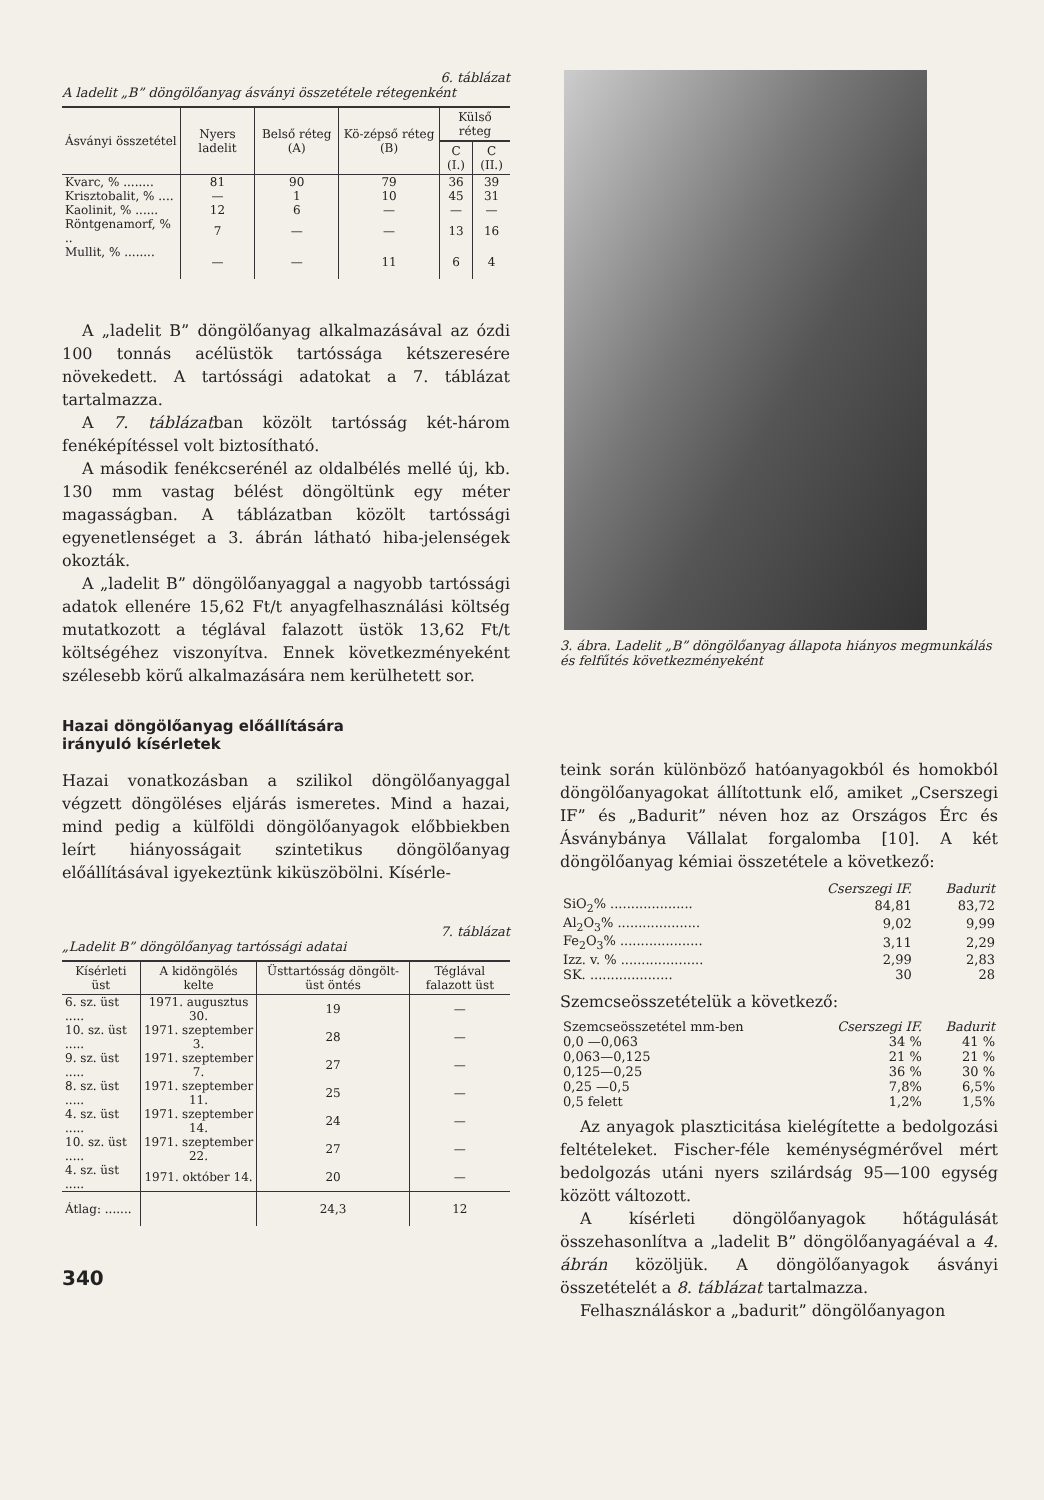6. táblázat
A ladelit „B” döngölőanyag ásványi összetétele rétegenként
| Ásványi összetétel | Nyers ladelit | Belső réteg (A) | Kö-zépső réteg (B) | Külső réteg | |
| --- | --- | --- | --- | --- | --- |
| | | | | C (I.) | C (II.) |
| Kvarc, % ........ | 81 | 90 | 79 | 36 | 39 |
| Krisztobalit, % .... | — | 1 | 10 | 45 | 31 |
| Kaolinit, % ...... | 12 | 6 | — | — | — |
| Röntgenamorf, % .. | 7 | — | — | 13 | 16 |
| Mullit, % ........ | — | — | 11 | 6 | 4 |
A „ladelit B” döngölőanyag alkalmazásával az ózdi 100 tonnás acélüstök tartóssága kétszeresére növekedett. A tartóssági adatokat a 7. táblázat tartalmazza.
A 7. táblázatban közölt tartósság két-három fenéképítéssel volt biztosítható.
A második fenékcserénél az oldalbélés mellé új, kb. 130 mm vastag bélést döngöltünk egy méter magasságban. A táblázatban közölt tartóssági egyenetlenséget a 3. ábrán látható hiba-jelenségek okozták.
A „ladelit B” döngölőanyaggal a nagyobb tartóssági adatok ellenére 15,62 Ft/t anyagfelhasználási költség mutatkozott a téglával falazott üstök 13,62 Ft/t költségéhez viszonyítva. Ennek következményeként szélesebb körű alkalmazására nem kerülhetett sor.
Hazai döngölőanyag előállítására
irányuló kísérletek
Hazai vonatkozásban a szilikol döngölőanyaggal végzett döngöléses eljárás ismeretes. Mind a hazai, mind pedig a külföldi döngölőanyagok előbbiekben leírt hiányosságait szintetikus döngölőanyag előállításával igyekeztünk kiküszöbölni. Kísérle-
7. táblázat
„Ladelit B” döngölőanyag tartóssági adatai
| Kísérleti üst | A kidöngölés kelte | Üsttartósság döngölt-üst öntés | Téglával falazott üst |
| --- | --- | --- | --- |
| 6. sz. üst ..... | 1971. augusztus 30. | 19 | — |
| 10. sz. üst ..... | 1971. szeptember 3. | 28 | — |
| 9. sz. üst ..... | 1971. szeptember 7. | 27 | — |
| 8. sz. üst ..... | 1971. szeptember 11. | 25 | — |
| 4. sz. üst ..... | 1971. szeptember 14. | 24 | — |
| 10. sz. üst ..... | 1971. szeptember 22. | 27 | — |
| 4. sz. üst ..... | 1971. október 14. | 20 | — |
| Átlag: ....... | | 24,3 | 12 |
340
3. ábra. Ladelit „B” döngölőanyag állapota hiányos megmunkálás és felfűtés következményeként
teink során különböző hatóanyagokból és homokból döngölőanyagokat állítottunk elő, amiket „Cserszegi IF” és „Badurit” néven hoz az Országos Érc és Ásványbánya Vállalat forgalomba [10]. A két döngölőanyag kémiai összetétele a következő:
| | Cserszegi IF. | Badurit |
| SiO<sub>2</sub>% .................... | 84,81 | 83,72 |
| Al<sub>2</sub>O<sub>3</sub>% .................... | 9,02 | 9,99 |
| Fe<sub>2</sub>O<sub>3</sub>% .................... | 3,11 | 2,29 |
| Izz. v. % .................... | 2,99 | 2,83 |
| SK. .................... | 30 | 28 |
Szemcseösszetételük a következő:
| Szemcseösszetétel mm-ben | Cserszegi IF. | Badurit |
| 0,0 —0,063 | 34 % | 41 % |
| 0,063—0,125 | 21 % | 21 % |
| 0,125—0,25 | 36 % | 30 % |
| 0,25 —0,5 | 7,8% | 6,5% |
| 0,5 felett | 1,2% | 1,5% |
Az anyagok plaszticitása kielégítette a bedolgozási feltételeket. Fischer-féle keménységmérővel mért bedolgozás utáni nyers szilárdság 95—100 egység között változott.
A kísérleti döngölőanyagok hőtágulását összehasonlítva a „ladelit B” döngölőanyagáéval a 4. ábrán közöljük. A döngölőanyagok ásványi összetételét a 8. táblázat tartalmazza.
Felhasználáskor a „badurit” döngölőanyagon